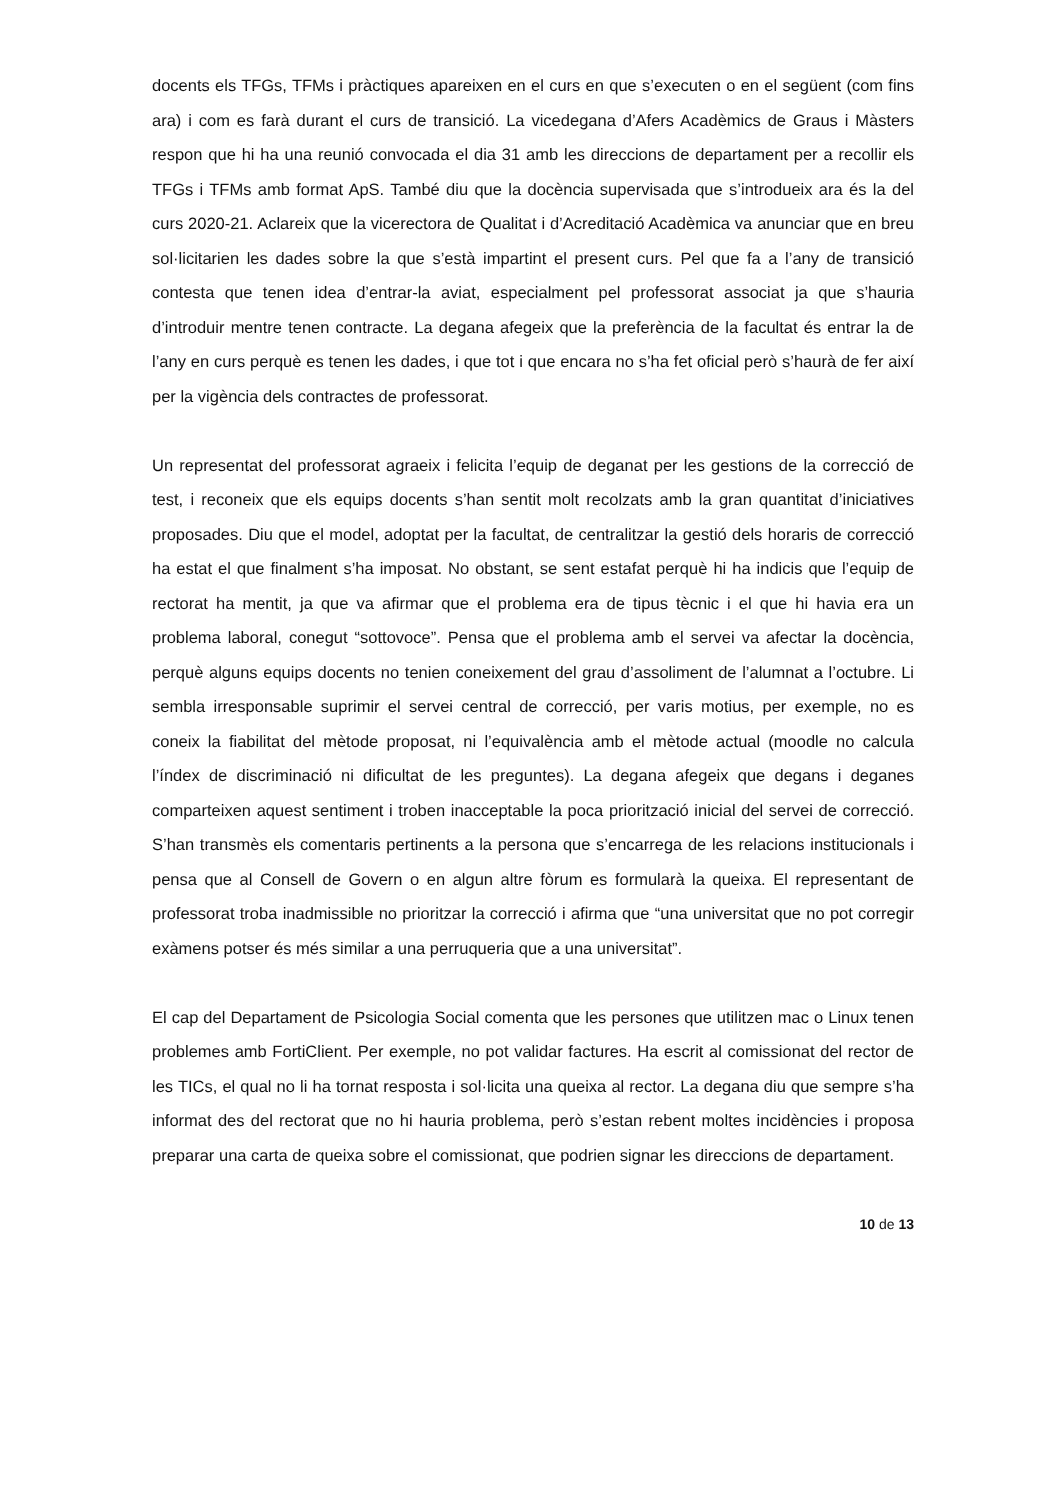docents els TFGs, TFMs i pràctiques apareixen en el curs en que s’executen o en el següent (com fins ara) i com es farà durant el curs de transició. La vicedegana d’Afers Acadèmics de Graus i Màsters respon que hi ha una reunió convocada el dia 31 amb les direccions de departament per a recollir els TFGs i TFMs amb format ApS. També diu que la docència supervisada que s’introdueix ara és la del curs 2020-21. Aclareix que la vicerectora de Qualitat i d’Acreditació Acadèmica va anunciar que en breu sol·licitarien les dades sobre la que s’està impartint el present curs. Pel que fa a l’any de transició contesta que tenen idea d’entrar-la aviat, especialment pel professorat associat ja que s’hauria d’introduir mentre tenen contracte. La degana afegeix que la preferència de la facultat és entrar la de l’any en curs perquè es tenen les dades, i que tot i que encara no s’ha fet oficial però s’haurà de fer així per la vigència dels contractes de professorat.
Un representat del professorat agraeix i felicita l’equip de deganat per les gestions de la correcció de test, i reconeix que els equips docents s’han sentit molt recolzats amb la gran quantitat d’iniciatives proposades. Diu que el model, adoptat per la facultat, de centralitzar la gestió dels horaris de correcció ha estat el que finalment s’ha imposat. No obstant, se sent estafat perquè hi ha indicis que l’equip de rectorat ha mentit, ja que va afirmar que el problema era de tipus tècnic i el que hi havia era un problema laboral, conegut “sottovoce”. Pensa que el problema amb el servei va afectar la docència, perquè alguns equips docents no tenien coneixement del grau d’assoliment de l’alumnat a l’octubre. Li sembla irresponsable suprimir el servei central de correcció, per varis motius, per exemple, no es coneix la fiabilitat del mètode proposat, ni l’equivalència amb el mètode actual (moodle no calcula l’índex de discriminació ni dificultat de les preguntes). La degana afegeix que degans i deganes comparteixen aquest sentiment i troben inacceptable la poca priorització inicial del servei de correcció. S’han transmès els comentaris pertinents a la persona que s’encarrega de les relacions institucionals i pensa que al Consell de Govern o en algun altre fòrum es formularà la queixa. El representant de professorat troba inadmissible no prioritzar la correcció i afirma que “una universitat que no pot corregir exàmens potser és més similar a una perruqueria que a una universitat”.
El cap del Departament de Psicologia Social comenta que les persones que utilitzen mac o Linux tenen problemes amb FortiClient. Per exemple, no pot validar factures. Ha escrit al comissionat del rector de les TICs, el qual no li ha tornat resposta i sol·licita una queixa al rector. La degana diu que sempre s’ha informat des del rectorat que no hi hauria problema, però s’estan rebent moltes incidències i proposa preparar una carta de queixa sobre el comissionat, que podrien signar les direccions de departament.
10 de 13